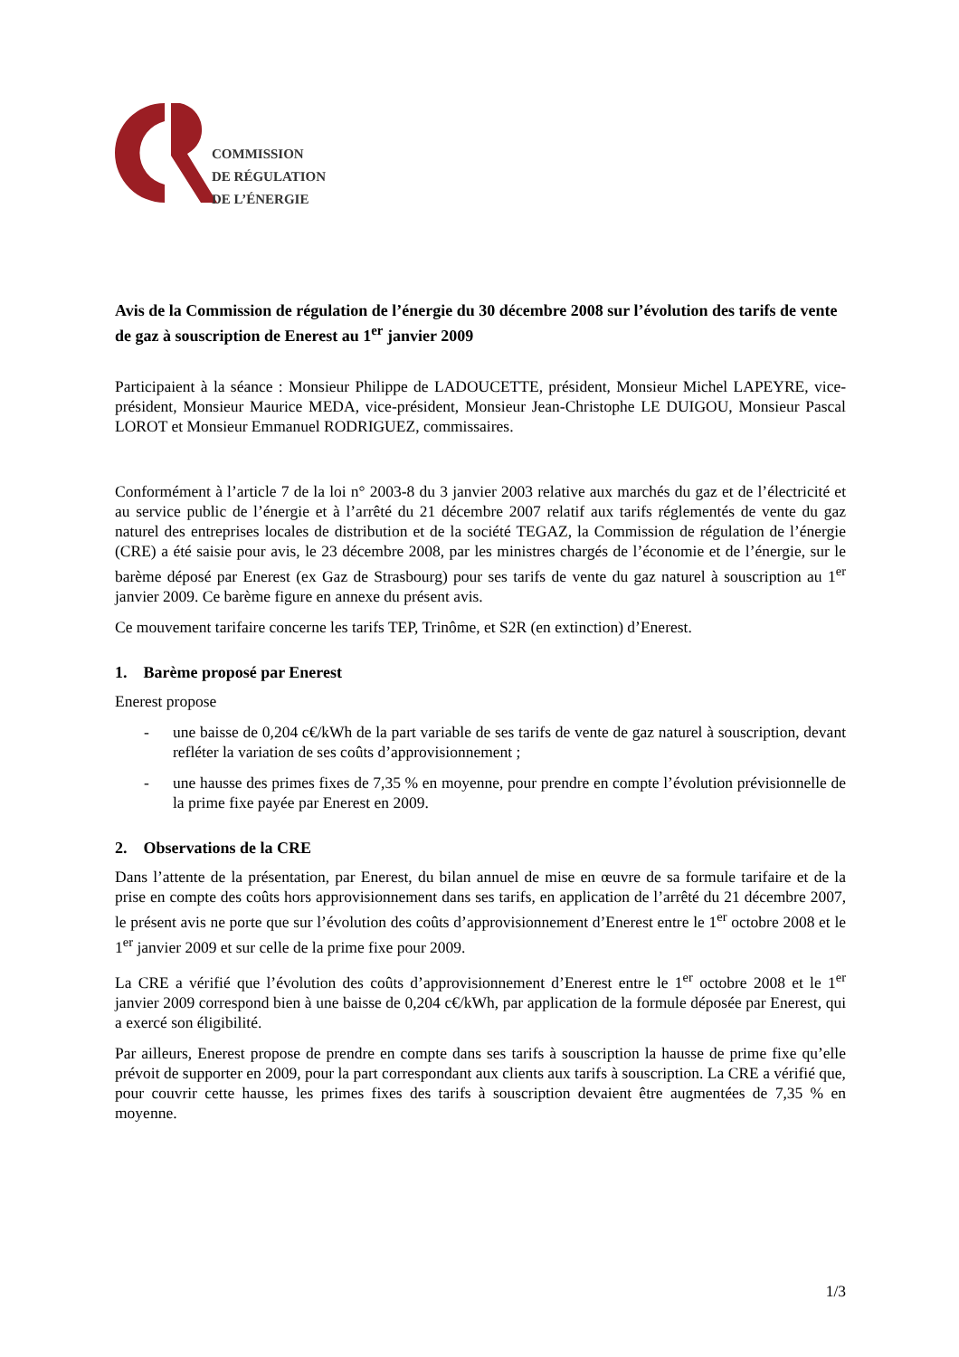COMMISSION
DE RÉGULATION
DE L’ÉNERGIE
Avis de la Commission de régulation de l’énergie du 30 décembre 2008 sur l’évolution des tarifs de vente de gaz à souscription de Enerest au 1<sup>er</sup> janvier 2009
Participaient à la séance : Monsieur Philippe de LADOUCETTE, président, Monsieur Michel LAPEYRE, vice-président, Monsieur Maurice MEDA, vice-président, Monsieur Jean-Christophe LE DUIGOU, Monsieur Pascal LOROT et Monsieur Emmanuel RODRIGUEZ, commissaires.
Conformément à l’article 7 de la loi n° 2003-8 du 3 janvier 2003 relative aux marchés du gaz et de l’électricité et au service public de l’énergie et à l’arrêté du 21 décembre 2007 relatif aux tarifs réglementés de vente du gaz naturel des entreprises locales de distribution et de la société TEGAZ, la Commission de régulation de l’énergie (CRE) a été saisie pour avis, le 23 décembre 2008, par les ministres chargés de l’économie et de l’énergie, sur le barème déposé par Enerest (ex Gaz de Strasbourg) pour ses tarifs de vente du gaz naturel à souscription au 1<sup>er</sup> janvier 2009. Ce barème figure en annexe du présent avis.
Ce mouvement tarifaire concerne les tarifs TEP, Trinôme, et S2R (en extinction) d’Enerest.
1. Barème proposé par Enerest
Enerest propose
- une baisse de 0,204 c€/kWh de la part variable de ses tarifs de vente de gaz naturel à souscription, devant refléter la variation de ses coûts d’approvisionnement ;
- une hausse des primes fixes de 7,35 % en moyenne, pour prendre en compte l’évolution prévisionnelle de la prime fixe payée par Enerest en 2009.
2. Observations de la CRE
Dans l’attente de la présentation, par Enerest, du bilan annuel de mise en œuvre de sa formule tarifaire et de la prise en compte des coûts hors approvisionnement dans ses tarifs, en application de l’arrêté du 21 décembre 2007, le présent avis ne porte que sur l’évolution des coûts d’approvisionnement d’Enerest entre le 1<sup>er</sup> octobre 2008 et le 1<sup>er</sup> janvier 2009 et sur celle de la prime fixe pour 2009.
La CRE a vérifié que l’évolution des coûts d’approvisionnement d’Enerest entre le 1<sup>er</sup> octobre 2008 et le 1<sup>er</sup> janvier 2009 correspond bien à une baisse de 0,204 c€/kWh, par application de la formule déposée par Enerest, qui a exercé son éligibilité.
Par ailleurs, Enerest propose de prendre en compte dans ses tarifs à souscription la hausse de prime fixe qu’elle prévoit de supporter en 2009, pour la part correspondant aux clients aux tarifs à souscription. La CRE a vérifié que, pour couvrir cette hausse, les primes fixes des tarifs à souscription devaient être augmentées de 7,35 % en moyenne.
1/3